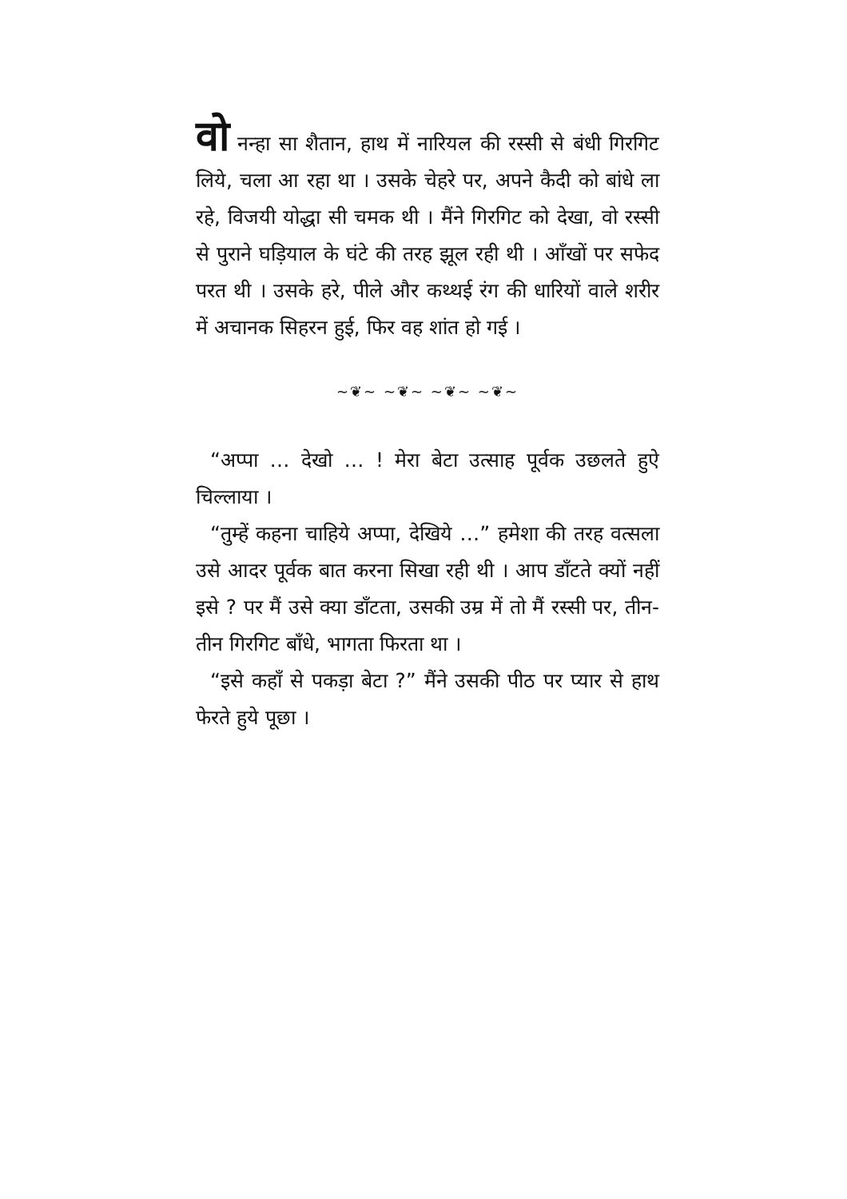वो नन्हा सा शैतान, हाथ में नारियल की रस्सी से बंधी गिरगिट लिये, चला आ रहा था । उसके चेहरे पर, अपने कैदी को बांधे ला रहे, विजयी योद्धा सी चमक थी । मैंने गिरगिट को देखा, वो रस्सी से पुराने घड़ियाल के घंटे की तरह झूल रही थी । आँखों पर सफेद परत थी । उसके हरे, पीले और कथ्थई रंग की धारियों वाले शरीर में अचानक सिहरन हुई, फिर वह शांत हो गई ।
~❦~ ~❦~ ~❦~ ~❦~
“अप्पा … देखो … ! मेरा बेटा उत्साह पूर्वक उछलते हुऐ चिल्लाया ।
“तुम्हें कहना चाहिये अप्पा, देखिये …” हमेशा की तरह वत्सला उसे आदर पूर्वक बात करना सिखा रही थी । आप डाँटते क्यों नहीं इसे ? पर मैं उसे क्या डाँटता, उसकी उम्र में तो मैं रस्सी पर, तीन-तीन गिरगिट बाँधे, भागता फिरता था ।
“इसे कहाँ से पकड़ा बेटा ?” मैंने उसकी पीठ पर प्यार से हाथ फेरते हुये पूछा ।